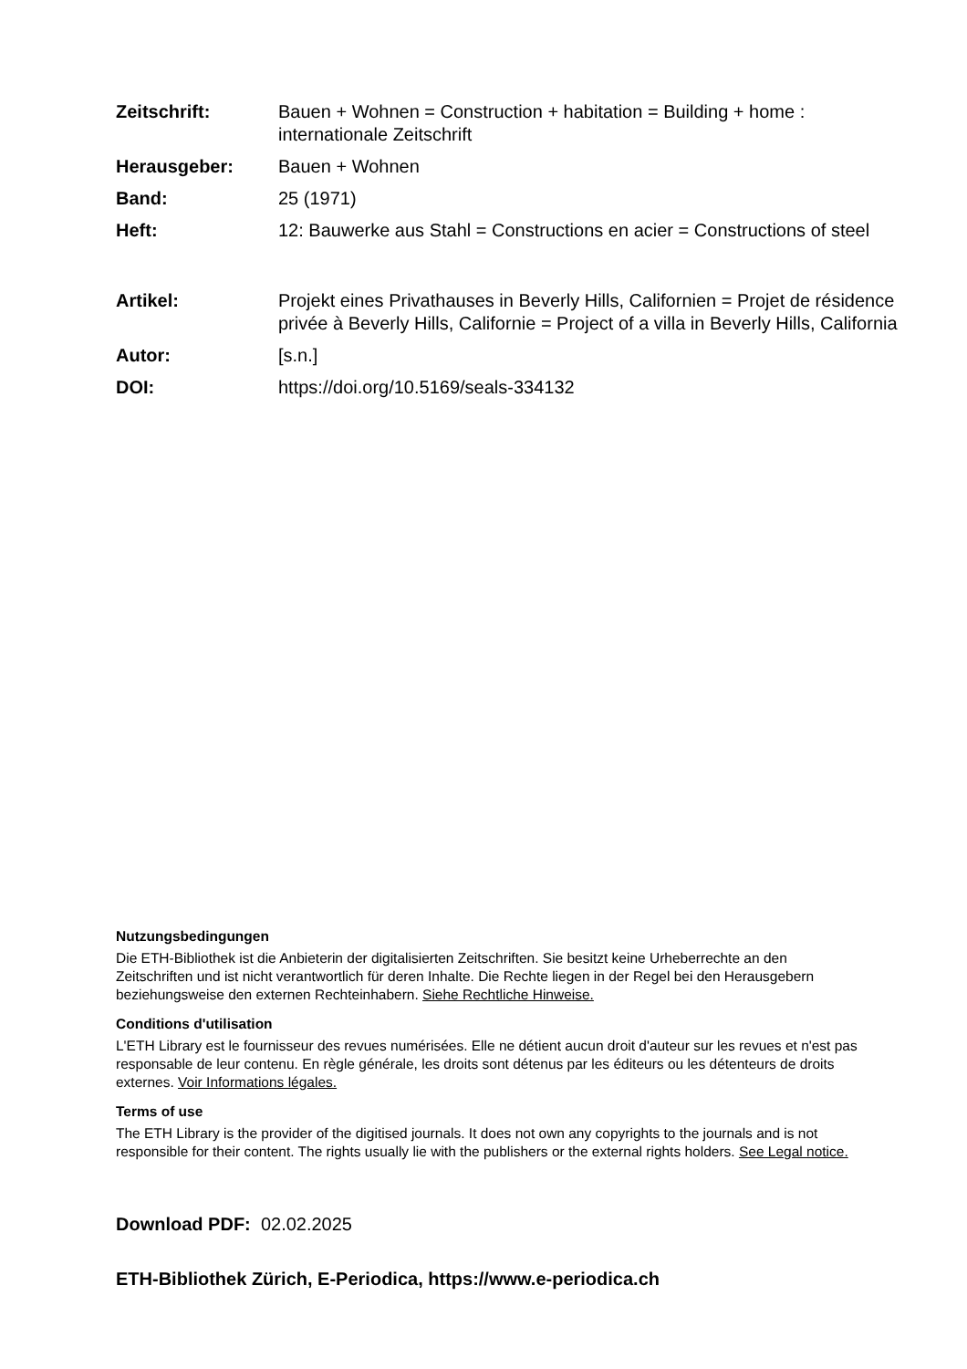Zeitschrift: Bauen + Wohnen = Construction + habitation = Building + home : internationale Zeitschrift
Herausgeber: Bauen + Wohnen
Band: 25 (1971)
Heft: 12: Bauwerke aus Stahl = Constructions en acier = Constructions of steel
Artikel: Projekt eines Privathauses in Beverly Hills, Californien = Projet de résidence privée à Beverly Hills, Californie = Project of a villa in Beverly Hills, California
Autor: [s.n.]
DOI: https://doi.org/10.5169/seals-334132
Nutzungsbedingungen
Die ETH-Bibliothek ist die Anbieterin der digitalisierten Zeitschriften. Sie besitzt keine Urheberrechte an den Zeitschriften und ist nicht verantwortlich für deren Inhalte. Die Rechte liegen in der Regel bei den Herausgebern beziehungsweise den externen Rechteinhabern. Siehe Rechtliche Hinweise.
Conditions d'utilisation
L'ETH Library est le fournisseur des revues numérisées. Elle ne détient aucun droit d'auteur sur les revues et n'est pas responsable de leur contenu. En règle générale, les droits sont détenus par les éditeurs ou les détenteurs de droits externes. Voir Informations légales.
Terms of use
The ETH Library is the provider of the digitised journals. It does not own any copyrights to the journals and is not responsible for their content. The rights usually lie with the publishers or the external rights holders. See Legal notice.
Download PDF: 02.02.2025
ETH-Bibliothek Zürich, E-Periodica, https://www.e-periodica.ch